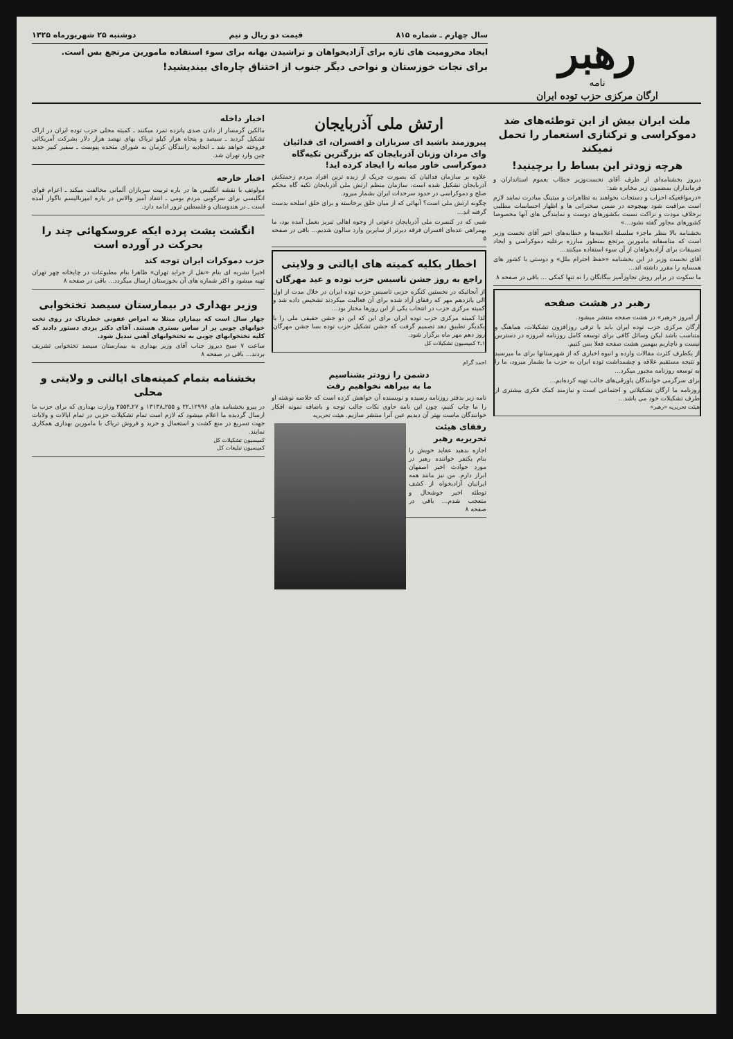رهبر
نامه
ارگان مرکزی حزب توده ایران
سال چهارم ـ شماره ۸۱۵ قیمت دو ریال و نیم دوشنبه ۲۵ شهریورماه ۱۳۲۵
ایجاد محرومیت های تازه برای آزادیخواهان و تراشیدن بهانه برای سوء استفاده مامورین مرتجع بس است.
برای نجات خوزستان و نواحی دیگر جنوب از اختناق چاره‌ای بیندیشید!
ملت ایران بیش از این توطئه‌های ضد دموکراسی و ترکتازی استعمار را تحمل نمیکند
هرچه زودتر این بساط را برچینید!
دیروز بخشنامه‌ای از طرف آقای نخست‌وزیر خطاب بعموم استانداران و فرمانداران بمضمون زیر مخابره شد:
«درمواقعیکه احزاب و دستجات بخواهند به تظاهرات و میتینگ مبادرت نمایند لازم است مراقبت شود بهیچوجه در ضمن سخنرانی ها و اظهار احساسات مطلبی برخلاف مودت و نزاکت نسبت بکشورهای دوست و نمایندگی های آنها مخصوصا کشورهای مجاور گفته نشود...»
بخشنامه بالا بنظر ماجزء سلسله اعلامیه‌ها و خطابه‌های اخیر آقای نخست وزیر است که متاسفانه مامورین مرتجع بمنظور مبارزه برعلیه دموکراسی و ایجاد تضییقات برای آزادیخواهان از آن سوء استفاده میکنند...
آقای نخست وزیر در این بخشنامه «حفظ احترام ملل» و دوستی با کشور های همسایه را مقرر داشته اند...
ما سکوت در برابر روش تجاوزآمیز بیگانگان را نه تنها کمکی ... باقی در صفحه ۸
رهبر در هشت صفحه
از امروز «رهبر» در هشت صفحه منتشر میشود.
ارگان مرکزی حزب توده ایران باید با ترقی روزافزون تشکیلات، هماهنگ و متناسب باشد لیکن وسائل کافی برای توسعه کامل روزنامه امروزه در دسترس نیست و ناچاریم ببهمین هشت صفحه فعلا بس کنیم.
از یکطرف کثرت مقالات وارده و انبوه اخباری که از شهرستانها برای ما میرسید و نتیجه مستقیم علاقه و چشمداشت توده ایران به حزب ما بشمار میرود، ما را به توسعه روزنامه مجبور میکرد...
برای سرگرمی خوانندگان پاورقی‌های جالب تهیه کرده‌ایم...
روزنامه ما ارگان تشکیلاتی و اجتماعی است و نیازمند کمک فکری بیشتری از طرف تشکیلات خود می باشد...
هیئت تحریریه «رهبر»
ارتش ملی آذربایجان
پیروزمند باشید ای سربازان و افسران، ای فدائیان وای مردان وزنان آذربایجان که بزرگترین تکیه‌گاه دموکراسی خاور میانه را ایجاد کرده اید!
علاوه بر سازمان فدائیان که بصورت چریک از زبده ترین افراد مردم زحمتکش آذربایجان تشکیل شده است، سازمان منظم ارتش ملی آذربایجان تکیه گاه محکم صلح و دموکراسی در حدود سرحدات ایران بشمار میرود.
چگونه ارتش ملی است؟ آنهائی که از میان خلق برخاسته و برای خلق اسلحه بدست گرفته اند...
شبی که در کنسرت ملی آذربایجان دعوتی از وجوه اهالی تبریز بعمل آمده بود، ما بهمراهی عده‌ای افسران فرقه دیرتر از سایرین وارد سالون شدیم... باقی در صفحه ۵
اخطار بکلیه کمیته های ایالتی و ولایتی
راجع به روز جشن تاسیس حزب توده و عید مهرگان
از آنجائیکه در نخستین کنگره حزبی تاسیس حزب توده ایران در خلال مدت از اول الی پانزدهم مهر که رفقای آزاد شده برای آن فعالیت میکردند تشخیص داده شد و کمیته مرکزی حزب در انتخاب یکی از این روزها مختار بود...
لذا کمیته مرکزی حزب توده ایران برای این که این دو جشن حقیقی ملی را با یکدیگر تطبیق دهد تصمیم گرفت که جشن تشکیل حزب توده بسا جشن مهرگان روز دهم مهر ماه برگزار شود.
۱ـ۲ کمیسیون تشکیلات کل
احمد گرام
دشمن را زودتر بشناسیم
ما به بیراهه نخواهیم رفت
نامه زیر بدفتر روزنامه رسیده و نویسنده آن خواهش کرده است که خلاصه نوشته او را ما چاپ کنیم، چون این نامه حاوی نکات جالب توجه و باضافه نمونه افکار خوانندگان ماست بهتر آن دیدیم عین آنرا منتشر سازیم. هیئت تحریریه
رفقای هیئت تحریریه رهبر
اجازه بدهید عقاید خویش را بنام یکنفر خواننده رهبر در مورد حوادث اخیر اصفهان ابراز دارم. من نیز مانند همه ایرانیان آزادیخواه از کشف توطئه اخیر خوشحال و متعجب شدم... باقی در صفحه ۸
اخبار داخله
مالکین گرمسار از دادن صدی پانزده تمرد میکنند ـ کمیته محلی حزب توده ایران در اراک تشکیل گردید ـ سیصد و پنجاه هزار کیلو تریاک بهای نهصد هزار دلار بشرکت آمریکائی فروخته خواهد شد ـ اتحادیه رانندگان کرمان به شورای متحده پیوست ـ سفیر کبیر جدید چین وارد تهران شد.
اخبار خارجه
مولوتف با نقشه انگلیس ها در باره تربیت سربازان آلمانی مخالفت میکند ـ اعزام قوای انگلیسی برای سرکوبی مردم بومی ـ انتقاد آمیز والاس در باره امپریالیسم ناگوار آمده است ـ در هندوستان و فلسطین ترور ادامه دارد.
انگشت پشت پرده ایکه عروسکهائی چند را بحرکت در آورده است
حزب دموکرات ایران توجه کند
اخیرا نشریه ای بنام «نقل از جراید تهران» ظاهرا بنام مطبوعات در چاپخانه چهر تهران تهیه میشود و اکثر شماره های آن بخوزستان ارسال میگردد... باقی در صفحه ۸
وزیر بهداری در بیمارستان سیصد تختخوابی
چهار سال است که بیماران مبتلا به امراض عفونی خطرناک در روی تخت خوابهای چوبی پر از ساس بستری هستند. آقای دکتر یزدی دستور دادند که کلیه تختخوابهای چوبی به تختخوابهای آهنی تبدیل شود.
ساعت ۷ صبح دیروز جناب آقای وزیر بهداری به بیمارستان سیصد تختخوابی تشریف بردند... باقی در صفحه ۸
بخشنامه بتمام کمیته‌های ایالتی و ولایتی و محلی
در پیرو بخشنامه های ۱۲۹۹۶ـ۲۲ و ۲۵۵ـ۱۳۱۳۸ و ۲۷ـ۲۵۵۴ وزارت بهداری که برای حزب ما ارسال گردیده ما اعلام میشود که لازم است تمام تشکیلات حزبی در تمام ایالات و ولایات جهت تسریع در منع کشت و استعمال و خرید و فروش تریاک با مامورین بهداری همکاری نمایند.
کمیسیون تشکیلات کل
کمیسیون تبلیغات کل